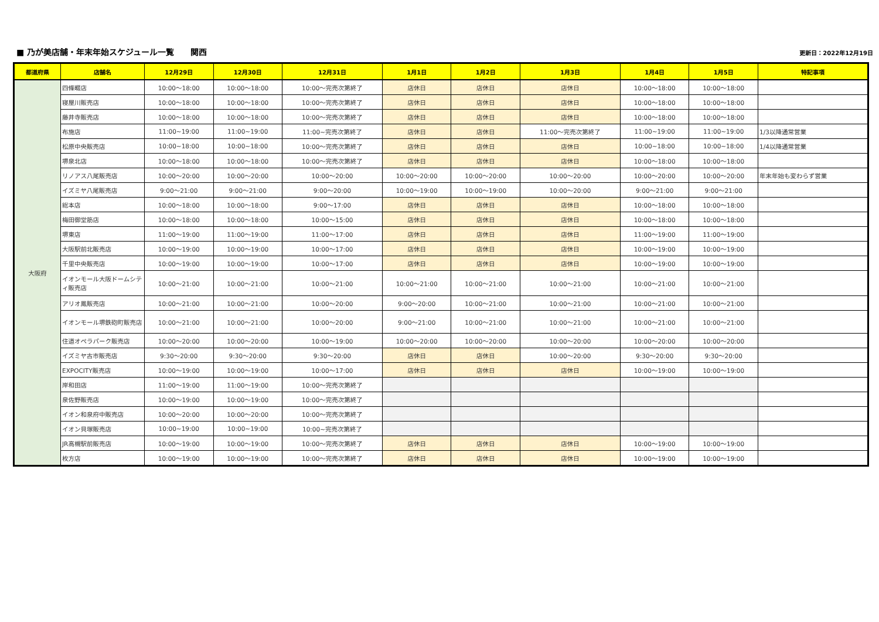■ 乃が美店舗・年末年始スケジュール一覧　　関西
更新日：2022年12月19日
| 都道府県 | 店舗名 | 12月29日 | 12月30日 | 12月31日 | 1月1日 | 1月2日 | 1月3日 | 1月4日 | 1月5日 | 特記事項 |
| --- | --- | --- | --- | --- | --- | --- | --- | --- | --- | --- |
| 大阪府 | 四條畷店 | 10:00～18:00 | 10:00～18:00 | 10:00～完売次第終了 | 店休日 | 店休日 | 店休日 | 10:00～18:00 | 10:00～18:00 | |
| | 寝屋川販売店 | 10:00～18:00 | 10:00～18:00 | 10:00～完売次第終了 | 店休日 | 店休日 | 店休日 | 10:00～18:00 | 10:00～18:00 | |
| | 藤井寺販売店 | 10:00～18:00 | 10:00～18:00 | 10:00～完売次第終了 | 店休日 | 店休日 | 店休日 | 10:00～18:00 | 10:00～18:00 | |
| | 布施店 | 11:00~19:00 | 11:00~19:00 | 11:00~完売次第終了 | 店休日 | 店休日 | 11:00～完売次第終了 | 11:00~19:00 | 11:00~19:00 | 1/3以降通常営業 |
| | 松原中央販売店 | 10:00~18:00 | 10:00~18:00 | 10:00～完売次第終了 | 店休日 | 店休日 | 店休日 | 10:00~18:00 | 10:00~18:00 | 1/4以降通常営業 |
| | 堺泉北店 | 10:00～18:00 | 10:00～18:00 | 10:00～完売次第終了 | 店休日 | 店休日 | 店休日 | 10:00～18:00 | 10:00～18:00 | |
| | リノアス八尾販売店 | 10:00～20:00 | 10:00～20:00 | 10:00～20:00 | 10:00～20:00 | 10:00～20:00 | 10:00～20:00 | 10:00～20:00 | 10:00～20:00 | 年末年始も変わらず営業 |
| | イズミヤ八尾販売店 | 9:00～21:00 | 9:00～21:00 | 9:00～20:00 | 10:00～19:00 | 10:00～19:00 | 10:00～20:00 | 9:00～21:00 | 9:00～21:00 | |
| | 総本店 | 10:00～18:00 | 10:00～18:00 | 9:00～17:00 | 店休日 | 店休日 | 店休日 | 10:00～18:00 | 10:00～18:00 | |
| | 梅田御堂筋店 | 10:00～18:00 | 10:00～18:00 | 10:00～15:00 | 店休日 | 店休日 | 店休日 | 10:00～18:00 | 10:00～18:00 | |
| | 堺東店 | 11:00～19:00 | 11:00～19:00 | 11:00～17:00 | 店休日 | 店休日 | 店休日 | 11:00～19:00 | 11:00～19:00 | |
| | 大阪駅前北販売店 | 10:00～19:00 | 10:00～19:00 | 10:00～17:00 | 店休日 | 店休日 | 店休日 | 10:00～19:00 | 10:00～19:00 | |
| | 千里中央販売店 | 10:00～19:00 | 10:00～19:00 | 10:00～17:00 | 店休日 | 店休日 | 店休日 | 10:00～19:00 | 10:00～19:00 | |
| | イオンモール大阪ドームシティ販売店 | 10:00～21:00 | 10:00～21:00 | 10:00～21:00 | 10:00～21:00 | 10:00～21:00 | 10:00～21:00 | 10:00～21:00 | 10:00～21:00 | |
| | アリオ鳳販売店 | 10:00～21:00 | 10:00～21:00 | 10:00～20:00 | 9:00～20:00 | 10:00～21:00 | 10:00～21:00 | 10:00～21:00 | 10:00～21:00 | |
| | イオンモール堺鉄砲町販売店 | 10:00～21:00 | 10:00～21:00 | 10:00～20:00 | 9:00～21:00 | 10:00～21:00 | 10:00～21:00 | 10:00～21:00 | 10:00～21:00 | |
| | 住道オペラパーク販売店 | 10:00～20:00 | 10:00～20:00 | 10:00～19:00 | 10:00～20:00 | 10:00～20:00 | 10:00～20:00 | 10:00～20:00 | 10:00～20:00 | |
| | イズミヤ古市販売店 | 9:30～20:00 | 9:30～20:00 | 9:30～20:00 | 店休日 | 店休日 | 10:00～20:00 | 9:30～20:00 | 9:30～20:00 | |
| | EXPOCITY販売店 | 10:00～19:00 | 10:00～19:00 | 10:00～17:00 | 店休日 | 店休日 | 店休日 | 10:00～19:00 | 10:00～19:00 | |
| | 岸和田店 | 11:00～19:00 | 11:00～19:00 | 10:00～完売次第終了 | | | | | | |
| | 泉佐野販売店 | 10:00～19:00 | 10:00～19:00 | 10:00～完売次第終了 | | | | | | |
| | イオン和泉府中販売店 | 10:00～20:00 | 10:00～20:00 | 10:00～完売次第終了 | | | | | | |
| | イオン貝塚販売店 | 10:00~19:00 | 10:00~19:00 | 10:00~完売次第終了 | | | | | | |
| | JR高槻駅前販売店 | 10:00～19:00 | 10:00～19:00 | 10:00～完売次第終了 | 店休日 | 店休日 | 店休日 | 10:00～19:00 | 10:00～19:00 | |
| | 枚方店 | 10:00～19:00 | 10:00～19:00 | 10:00～完売次第終了 | 店休日 | 店休日 | 店休日 | 10:00～19:00 | 10:00～19:00 | |